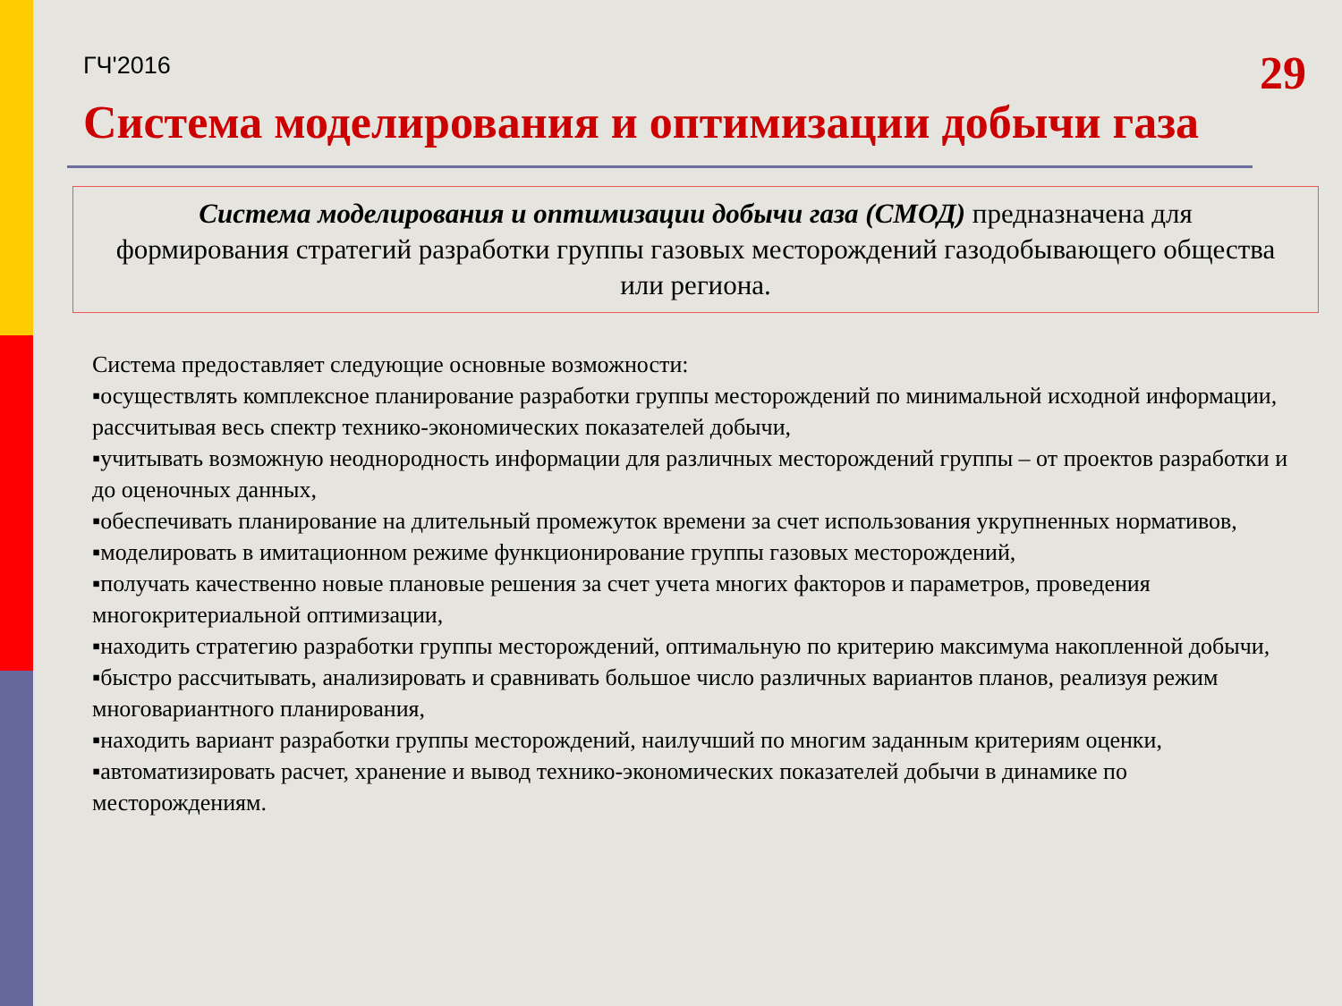ГЧ'2016 29
Система моделирования и оптимизации добычи газа
Система моделирования и оптимизации добычи газа (СМОД) предназначена для формирования стратегий разработки группы газовых месторождений газодобывающего общества или региона.
Система предоставляет следующие основные возможности:
▪осуществлять комплексное планирование разработки группы месторождений по минимальной исходной информации, рассчитывая весь спектр технико-экономических показателей добычи,
▪учитывать возможную неоднородность информации для различных месторождений группы – от проектов разработки и до оценочных данных,
▪обеспечивать планирование на длительный промежуток времени за счет использования укрупненных нормативов,
▪моделировать в имитационном режиме функционирование группы газовых месторождений,
▪получать качественно новые плановые решения за счет учета многих факторов и параметров, проведения многокритериальной оптимизации,
▪находить стратегию разработки группы месторождений, оптимальную по критерию максимума накопленной добычи,
▪быстро рассчитывать, анализировать и сравнивать большое число различных вариантов планов, реализуя режим многовариантного планирования,
▪находить вариант разработки группы месторождений, наилучший по многим заданным критериям оценки,
▪автоматизировать расчет, хранение и вывод технико-экономических показателей добычи в динамике по месторождениям.